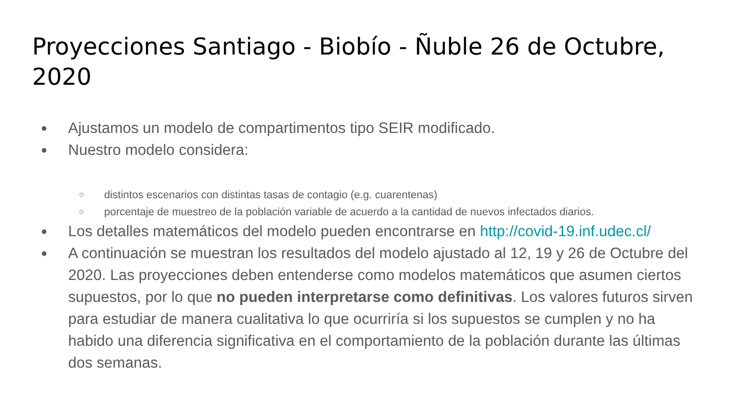Proyecciones Santiago - Biobío - Ñuble 26 de Octubre, 2020
● Ajustamos un modelo de compartimentos tipo SEIR modificado.
● Nuestro modelo considera:
○ distintos escenarios con distintas tasas de contagio (e.g. cuarentenas)
○ porcentaje de muestreo de la población variable de acuerdo a la cantidad de nuevos infectados diarios.
● Los detalles matemáticos del modelo pueden encontrarse en http://covid-19.inf.udec.cl/
● A continuación se muestran los resultados del modelo ajustado al 12, 19 y 26 de Octubre del 2020. Las proyecciones deben entenderse como modelos matemáticos que asumen ciertos supuestos, por lo que no pueden interpretarse como definitivas. Los valores futuros sirven para estudiar de manera cualitativa lo que ocurriría si los supuestos se cumplen y no ha habido una diferencia significativa en el comportamiento de la población durante las últimas dos semanas.